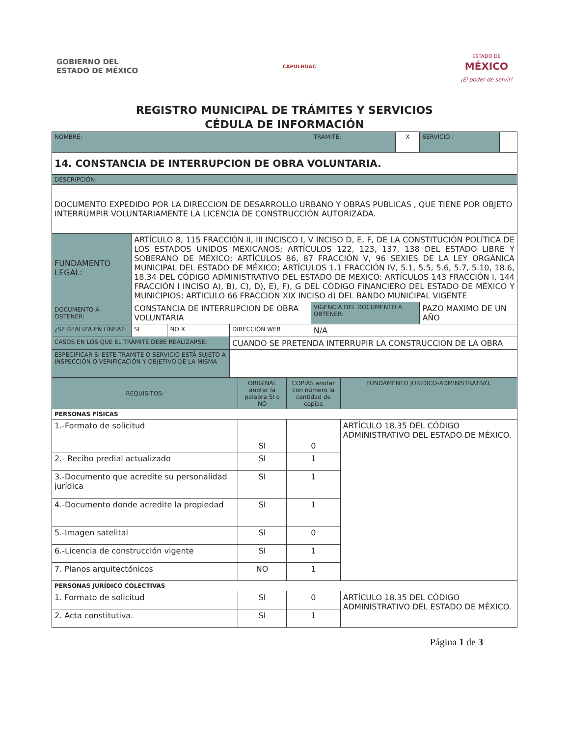GOBIERNO DEL
ESTADO DE MÉXICO
CAPULHUAC
ESTADO DE
MÉXICO
¡El poder de servir!
REGISTRO MUNICIPAL DE TRÁMITES Y SERVICIOS
CÉDULA DE INFORMACIÓN
| NOMBRE: | | | | | TRÁMITE: | X | SERVICIO : | |
| 14. CONSTANCIA DE INTERRUPCION DE OBRA VOLUNTARIA. | | | | | | | | |
| DESCRIPCIÓN: | | | | | | | | |
| DOCUMENTO EXPEDIDO POR LA DIRECCION DE DESARROLLO URBANO Y OBRAS PUBLICAS , QUE TIENE POR OBJETO INTERRUMPIR VOLUNTARIAMENTE LA LICENCIA DE CONSTRUCCIÓN AUTORIZADA. | | | | | | | | |
| FUNDAMENTO LEGAL: | ARTÍCULO 8, 115 FRACCIÓN II, III INCISCO I, V INCISO D, E, F, DE LA CONSTITUCIÓN POLÍTICA DE LOS ESTADOS UNIDOS MEXICANOS; ARTÍCULOS 122, 123, 137, 138 DEL ESTADO LIBRE Y SOBERANO DE MÉXICO; ARTÍCULOS 86, 87 FRACCIÓN V, 96 SEXIES DE LA LEY ORGÁNICA MUNICIPAL DEL ESTADO DE MÉXICO; ARTÍCULOS 1.1 FRACCIÓN IV, 5.1, 5.5, 5.6, 5.7, 5.10, 18.6, 18.34 DEL CÓDIGO ADMINISTRATIVO DEL ESTADO DE MEXICO: ARTÍCULOS 143 FRACCIÓN I, 144 FRACCIÓN I INCISO A), B), C), D), E), F), G DEL CÓDIGO FINANCIERO DEL ESTADO DE MÉXICO Y MUNICIPIOS; ARTICULO 66 FRACCION XIX INCISO d) DEL BANDO MUNICIPAL VIGENTE | | | | | | | |
| DOCUMENTO A OBTENER: | CONSTANCIA DE INTERRUPCION DE OBRA VOLUNTARIA | | | | VIGENCIA DEL DOCUMENTO A OBTENER: | | PAZO MAXIMO DE UN AÑO | |
| ¿SE REALIZA EN LÍNEA?: | SI | NO X | DIRECCIÓN WEB | N/A | | | | |
| CASOS EN LOS QUE EL TRÁMITE DEBE REALIZARSE: | | | CUANDO SE PRETENDA INTERRUPIR LA CONSTRUCCION DE LA OBRA | | | | | |
| ESPECIFICAR SI ESTE TRÁMITE O SERVICIO ESTÁ SUJETO A INSPECCIÓN O VERIFICACIÓN Y OBJETIVO DE LA MISMA | | | | | | | | |
| REQUISITOS: | ORIGINAL anotar la palabra SI o NO | COPIAS anotar con número la cantidad de copias | FUNDAMENTO JURÍDICO-ADMINISTRATIVO, |
| --- | --- | --- | --- |
| PERSONAS FÍSICAS | | | |
| 1.-Formato de solicitud | SI | 0 | ARTÍCULO 18.35 DEL CÓDIGO ADMINISTRATIVO DEL ESTADO DE MÉXICO. |
| 2.- Recibo predial actualizado | SI | 1 | |
| 3.-Documento que acredite su personalidad jurídica | SI | 1 | |
| 4.-Documento donde acredite la propiedad | SI | 1 | |
| 5.-Imagen satelital | SI | 0 | |
| 6.-Licencia de construcción vigente | SI | 1 | |
| 7. Planos arquitectónicos | NO | 1 | |
| PERSONAS JURÍDICO COLECTIVAS | | | |
| 1. Formato de solicitud | SI | 0 | ARTÍCULO 18.35 DEL CÓDIGO ADMINISTRATIVO DEL ESTADO DE MÉXICO. |
| 2. Acta constitutiva. | SI | 1 | |
Página 1 de 3